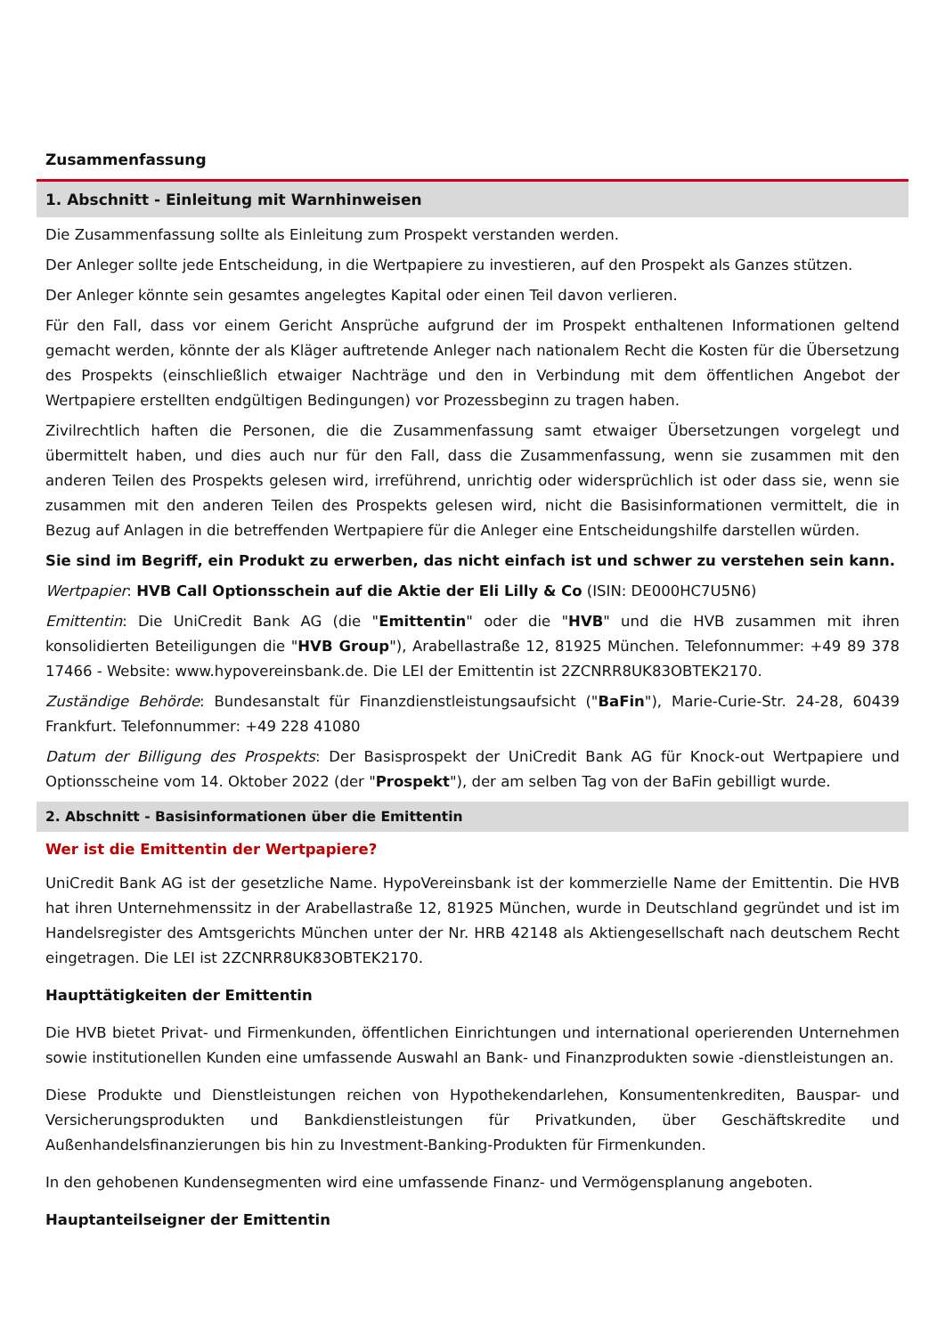Zusammenfassung
1. Abschnitt - Einleitung mit Warnhinweisen
Die Zusammenfassung sollte als Einleitung zum Prospekt verstanden werden.
Der Anleger sollte jede Entscheidung, in die Wertpapiere zu investieren, auf den Prospekt als Ganzes stützen.
Der Anleger könnte sein gesamtes angelegtes Kapital oder einen Teil davon verlieren.
Für den Fall, dass vor einem Gericht Ansprüche aufgrund der im Prospekt enthaltenen Informationen geltend gemacht werden, könnte der als Kläger auftretende Anleger nach nationalem Recht die Kosten für die Übersetzung des Prospekts (einschließlich etwaiger Nachträge und den in Verbindung mit dem öffentlichen Angebot der Wertpapiere erstellten endgültigen Bedingungen) vor Prozessbeginn zu tragen haben.
Zivilrechtlich haften die Personen, die die Zusammenfassung samt etwaiger Übersetzungen vorgelegt und übermittelt haben, und dies auch nur für den Fall, dass die Zusammenfassung, wenn sie zusammen mit den anderen Teilen des Prospekts gelesen wird, irreführend, unrichtig oder widersprüchlich ist oder dass sie, wenn sie zusammen mit den anderen Teilen des Prospekts gelesen wird, nicht die Basisinformationen vermittelt, die in Bezug auf Anlagen in die betreffenden Wertpapiere für die Anleger eine Entscheidungshilfe darstellen würden.
Sie sind im Begriff, ein Produkt zu erwerben, das nicht einfach ist und schwer zu verstehen sein kann.
Wertpapier: HVB Call Optionsschein auf die Aktie der Eli Lilly & Co (ISIN: DE000HC7U5N6)
Emittentin: Die UniCredit Bank AG (die "Emittentin" oder die "HVB" und die HVB zusammen mit ihren konsolidierten Beteiligungen die "HVB Group"), Arabellastraße 12, 81925 München. Telefonnummer: +49 89 378 17466 - Website: www.hypovereinsbank.de. Die LEI der Emittentin ist 2ZCNRR8UK83OBTEK2170.
Zuständige Behörde: Bundesanstalt für Finanzdienstleistungsaufsicht ("BaFin"), Marie-Curie-Str. 24-28, 60439 Frankfurt. Telefonnummer: +49 228 41080
Datum der Billigung des Prospekts: Der Basisprospekt der UniCredit Bank AG für Knock-out Wertpapiere und Optionsscheine vom 14. Oktober 2022 (der "Prospekt"), der am selben Tag von der BaFin gebilligt wurde.
2. Abschnitt - Basisinformationen über die Emittentin
Wer ist die Emittentin der Wertpapiere?
UniCredit Bank AG ist der gesetzliche Name. HypoVereinsbank ist der kommerzielle Name der Emittentin. Die HVB hat ihren Unternehmenssitz in der Arabellastraße 12, 81925 München, wurde in Deutschland gegründet und ist im Handelsregister des Amtsgerichts München unter der Nr. HRB 42148 als Aktiengesellschaft nach deutschem Recht eingetragen. Die LEI ist 2ZCNRR8UK83OBTEK2170.
Haupttätigkeiten der Emittentin
Die HVB bietet Privat- und Firmenkunden, öffentlichen Einrichtungen und international operierenden Unternehmen sowie institutionellen Kunden eine umfassende Auswahl an Bank- und Finanzprodukten sowie -dienstleistungen an.
Diese Produkte und Dienstleistungen reichen von Hypothekendarlehen, Konsumentenkrediten, Bauspar- und Versicherungsprodukten und Bankdienstleistungen für Privatkunden, über Geschäftskredite und Außenhandelsfinanzierungen bis hin zu Investment-Banking-Produkten für Firmenkunden.
In den gehobenen Kundensegmenten wird eine umfassende Finanz- und Vermögensplanung angeboten.
Hauptanteilseigner der Emittentin